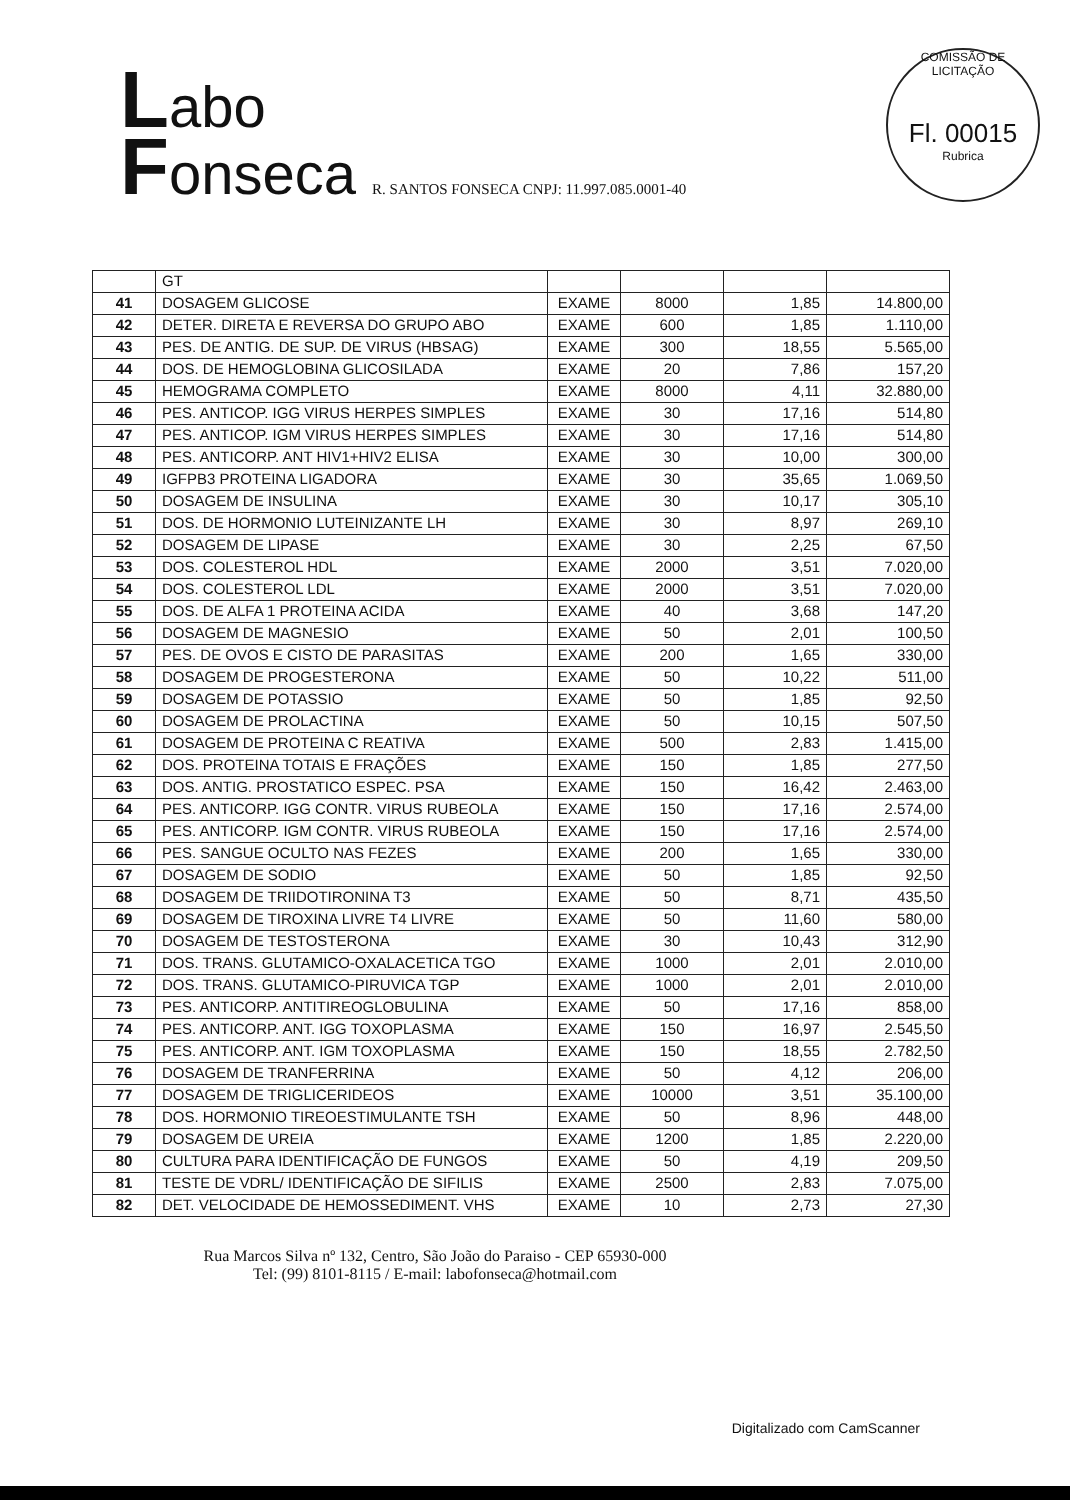Labo
Fonseca R. SANTOS FONSECA CNPJ: 11.997.085.0001-40
COMISSÃO DE LICITAÇÃO
Fl. 00015
Rubrica
| | GT | | | | |
| 41 | DOSAGEM GLICOSE | EXAME | 8000 | 1,85 | 14.800,00 |
| 42 | DETER. DIRETA E REVERSA DO GRUPO ABO | EXAME | 600 | 1,85 | 1.110,00 |
| 43 | PES. DE ANTIG. DE SUP. DE VIRUS (HBSAG) | EXAME | 300 | 18,55 | 5.565,00 |
| 44 | DOS. DE HEMOGLOBINA GLICOSILADA | EXAME | 20 | 7,86 | 157,20 |
| 45 | HEMOGRAMA COMPLETO | EXAME | 8000 | 4,11 | 32.880,00 |
| 46 | PES. ANTICOP. IGG VIRUS HERPES SIMPLES | EXAME | 30 | 17,16 | 514,80 |
| 47 | PES. ANTICOP. IGM VIRUS HERPES SIMPLES | EXAME | 30 | 17,16 | 514,80 |
| 48 | PES. ANTICORP. ANT HIV1+HIV2 ELISA | EXAME | 30 | 10,00 | 300,00 |
| 49 | IGFPB3 PROTEINA LIGADORA | EXAME | 30 | 35,65 | 1.069,50 |
| 50 | DOSAGEM DE INSULINA | EXAME | 30 | 10,17 | 305,10 |
| 51 | DOS. DE HORMONIO LUTEINIZANTE LH | EXAME | 30 | 8,97 | 269,10 |
| 52 | DOSAGEM DE LIPASE | EXAME | 30 | 2,25 | 67,50 |
| 53 | DOS. COLESTEROL HDL | EXAME | 2000 | 3,51 | 7.020,00 |
| 54 | DOS. COLESTEROL LDL | EXAME | 2000 | 3,51 | 7.020,00 |
| 55 | DOS. DE ALFA 1 PROTEINA ACIDA | EXAME | 40 | 3,68 | 147,20 |
| 56 | DOSAGEM DE MAGNESIO | EXAME | 50 | 2,01 | 100,50 |
| 57 | PES. DE OVOS E CISTO DE PARASITAS | EXAME | 200 | 1,65 | 330,00 |
| 58 | DOSAGEM DE PROGESTERONA | EXAME | 50 | 10,22 | 511,00 |
| 59 | DOSAGEM DE POTASSIO | EXAME | 50 | 1,85 | 92,50 |
| 60 | DOSAGEM DE PROLACTINA | EXAME | 50 | 10,15 | 507,50 |
| 61 | DOSAGEM DE PROTEINA C REATIVA | EXAME | 500 | 2,83 | 1.415,00 |
| 62 | DOS. PROTEINA TOTAIS E FRAÇÕES | EXAME | 150 | 1,85 | 277,50 |
| 63 | DOS. ANTIG. PROSTATICO ESPEC. PSA | EXAME | 150 | 16,42 | 2.463,00 |
| 64 | PES. ANTICORP. IGG CONTR. VIRUS RUBEOLA | EXAME | 150 | 17,16 | 2.574,00 |
| 65 | PES. ANTICORP. IGM CONTR. VIRUS RUBEOLA | EXAME | 150 | 17,16 | 2.574,00 |
| 66 | PES. SANGUE OCULTO NAS FEZES | EXAME | 200 | 1,65 | 330,00 |
| 67 | DOSAGEM DE SODIO | EXAME | 50 | 1,85 | 92,50 |
| 68 | DOSAGEM DE TRIIDOTIRONINA T3 | EXAME | 50 | 8,71 | 435,50 |
| 69 | DOSAGEM DE TIROXINA LIVRE T4 LIVRE | EXAME | 50 | 11,60 | 580,00 |
| 70 | DOSAGEM DE TESTOSTERONA | EXAME | 30 | 10,43 | 312,90 |
| 71 | DOS. TRANS. GLUTAMICO-OXALACETICA TGO | EXAME | 1000 | 2,01 | 2.010,00 |
| 72 | DOS. TRANS. GLUTAMICO-PIRUVICA TGP | EXAME | 1000 | 2,01 | 2.010,00 |
| 73 | PES. ANTICORP. ANTITIREOGLOBULINA | EXAME | 50 | 17,16 | 858,00 |
| 74 | PES. ANTICORP. ANT. IGG TOXOPLASMA | EXAME | 150 | 16,97 | 2.545,50 |
| 75 | PES. ANTICORP. ANT. IGM TOXOPLASMA | EXAME | 150 | 18,55 | 2.782,50 |
| 76 | DOSAGEM DE TRANFERRINA | EXAME | 50 | 4,12 | 206,00 |
| 77 | DOSAGEM DE TRIGLICERIDEOS | EXAME | 10000 | 3,51 | 35.100,00 |
| 78 | DOS. HORMONIO TIREOESTIMULANTE TSH | EXAME | 50 | 8,96 | 448,00 |
| 79 | DOSAGEM DE UREIA | EXAME | 1200 | 1,85 | 2.220,00 |
| 80 | CULTURA PARA IDENTIFICAÇÃO DE FUNGOS | EXAME | 50 | 4,19 | 209,50 |
| 81 | TESTE DE VDRL/ IDENTIFICAÇÃO DE SIFILIS | EXAME | 2500 | 2,83 | 7.075,00 |
| 82 | DET. VELOCIDADE DE HEMOSSEDIMENT. VHS | EXAME | 10 | 2,73 | 27,30 |
Rua Marcos Silva nº 132, Centro, São João do Paraiso - CEP 65930-000
Tel: (99) 8101-8115 / E-mail: labofonseca@hotmail.com
Digitalizado com CamScanner